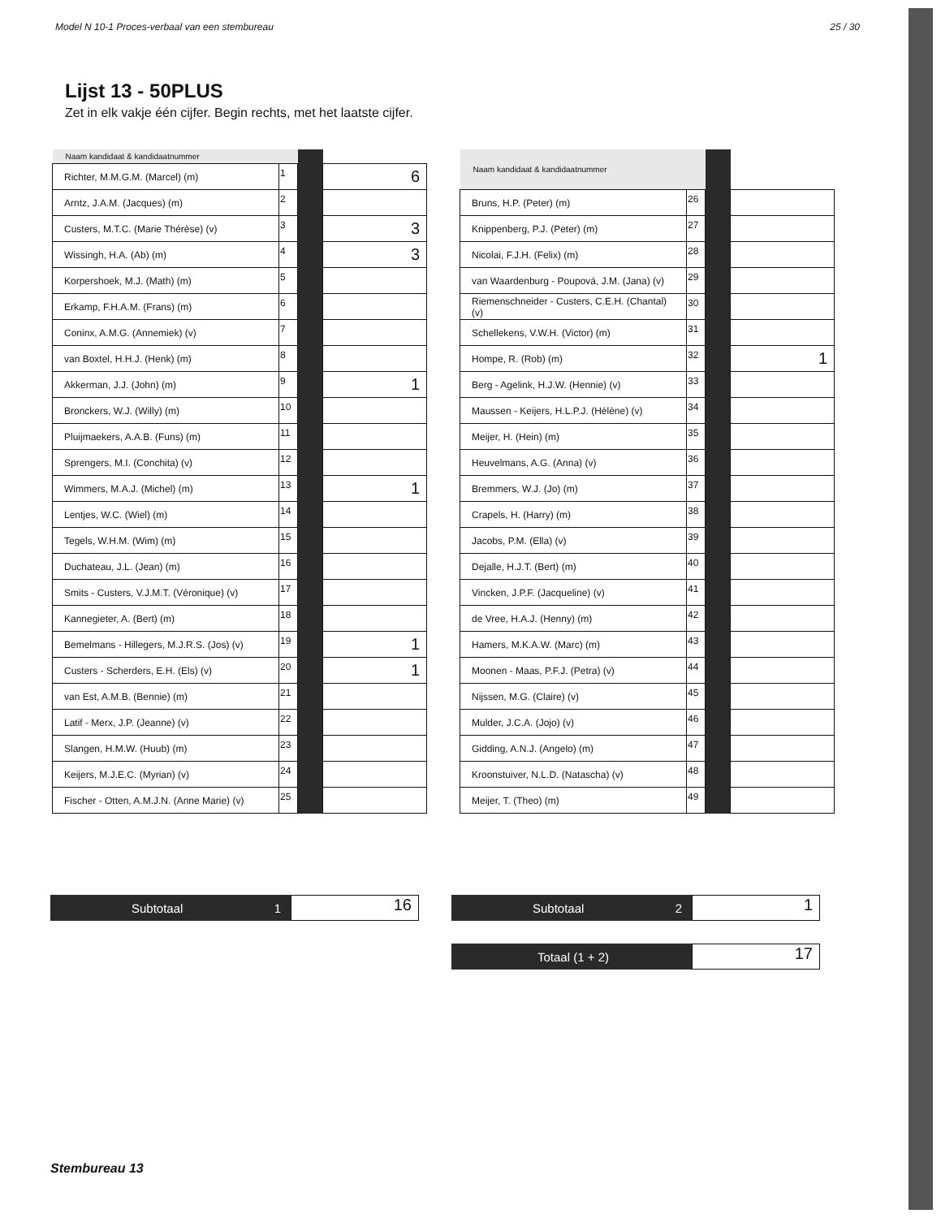Model N 10-1 Proces-verbaal van een stembureau 25 / 30
Lijst 13 - 50PLUS
Zet in elk vakje één cijfer. Begin rechts, met het laatste cijfer.
| Naam kandidaat & kandidaatnummer | | | |
| Richter, M.M.G.M. (Marcel) (m) | 1 | | 6 |
| Arntz, J.A.M. (Jacques) (m) | 2 | | |
| Custers, M.T.C. (Marie Thérèse) (v) | 3 | | 3 |
| Wissingh, H.A. (Ab) (m) | 4 | | 3 |
| Korpershoek, M.J. (Math) (m) | 5 | | |
| Erkamp, F.H.A.M. (Frans) (m) | 6 | | |
| Coninx, A.M.G. (Annemiek) (v) | 7 | | |
| van Boxtel, H.H.J. (Henk) (m) | 8 | | |
| Akkerman, J.J. (John) (m) | 9 | | 1 |
| Bronckers, W.J. (Willy) (m) | 10 | | |
| Pluijmaekers, A.A.B. (Funs) (m) | 11 | | |
| Sprengers, M.I. (Conchita) (v) | 12 | | |
| Wimmers, M.A.J. (Michel) (m) | 13 | | 1 |
| Lentjes, W.C. (Wiel) (m) | 14 | | |
| Tegels, W.H.M. (Wim) (m) | 15 | | |
| Duchateau, J.L. (Jean) (m) | 16 | | |
| Smits - Custers, V.J.M.T. (Véronique) (v) | 17 | | |
| Kannegieter, A. (Bert) (m) | 18 | | |
| Bemelmans - Hillegers, M.J.R.S. (Jos) (v) | 19 | | 1 |
| Custers - Scherders, E.H. (Els) (v) | 20 | | 1 |
| van Est, A.M.B. (Bennie) (m) | 21 | | |
| Latif - Merx, J.P. (Jeanne) (v) | 22 | | |
| Slangen, H.M.W. (Huub) (m) | 23 | | |
| Keijers, M.J.E.C. (Myrian) (v) | 24 | | |
| Fischer - Otten, A.M.J.N. (Anne Marie) (v) | 25 | | |
| Naam kandidaat & kandidaatnummer | | | |
| Bruns, H.P. (Peter) (m) | 26 | | |
| Knippenberg, P.J. (Peter) (m) | 27 | | |
| Nicolai, F.J.H. (Felix) (m) | 28 | | |
| van Waardenburg - Poupová, J.M. (Jana) (v) | 29 | | |
| Riemenschneider - Custers, C.E.H. (Chantal) (v) | 30 | | |
| Schellekens, V.W.H. (Victor) (m) | 31 | | |
| Hompe, R. (Rob) (m) | 32 | | 1 |
| Berg - Agelink, H.J.W. (Hennie) (v) | 33 | | |
| Maussen - Keijers, H.L.P.J. (Hélène) (v) | 34 | | |
| Meijer, H. (Hein) (m) | 35 | | |
| Heuvelmans, A.G. (Anna) (v) | 36 | | |
| Bremmers, W.J. (Jo) (m) | 37 | | |
| Crapels, H. (Harry) (m) | 38 | | |
| Jacobs, P.M. (Ella) (v) | 39 | | |
| Dejalle, H.J.T. (Bert) (m) | 40 | | |
| Vincken, J.P.F. (Jacqueline) (v) | 41 | | |
| de Vree, H.A.J. (Henny) (m) | 42 | | |
| Hamers, M.K.A.W. (Marc) (m) | 43 | | |
| Moonen - Maas, P.F.J. (Petra) (v) | 44 | | |
| Nijssen, M.G. (Claire) (v) | 45 | | |
| Mulder, J.C.A. (Jojo) (v) | 46 | | |
| Gidding, A.N.J. (Angelo) (m) | 47 | | |
| Kroonstuiver, N.L.D. (Natascha) (v) | 48 | | |
| Meijer, T. (Theo) (m) | 49 | | |
Subtotaal 1
16
Subtotaal 2
1
Totaal (1 + 2)
17
Stembureau 13